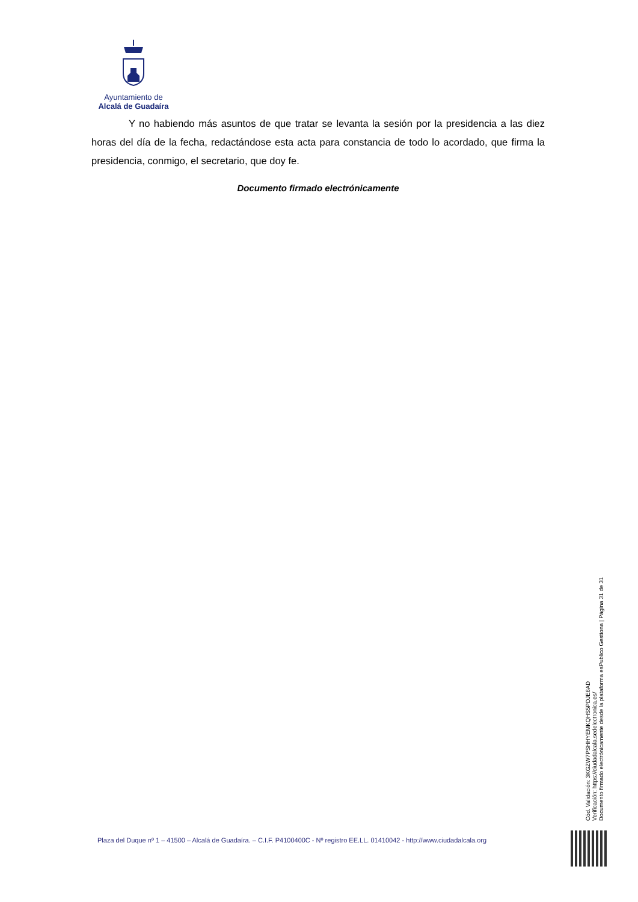Ayuntamiento de
Alcalá de Guadaíra
Y no habiendo más asuntos de que tratar se levanta la sesión por la presidencia a las diez horas del día de la fecha, redactándose esta acta para constancia de todo lo acordado, que firma la presidencia, conmigo, el secretario, que doy fe.
Documento firmado electrónicamente
Cód. Validación: 3KGZW7PSHHYEMKQHS5PDJE6AD
Verificación: https://ciudadalcala.sedelectronica.es/
Documento firmado electrónicamente desde la plataforma esPublico Gestiona | Página 31 de 31
Plaza del Duque nº 1 – 41500 – Alcalá de Guadaíra. – C.I.F. P4100400C - Nº registro EE.LL. 01410042 - http://www.ciudadalcala.org